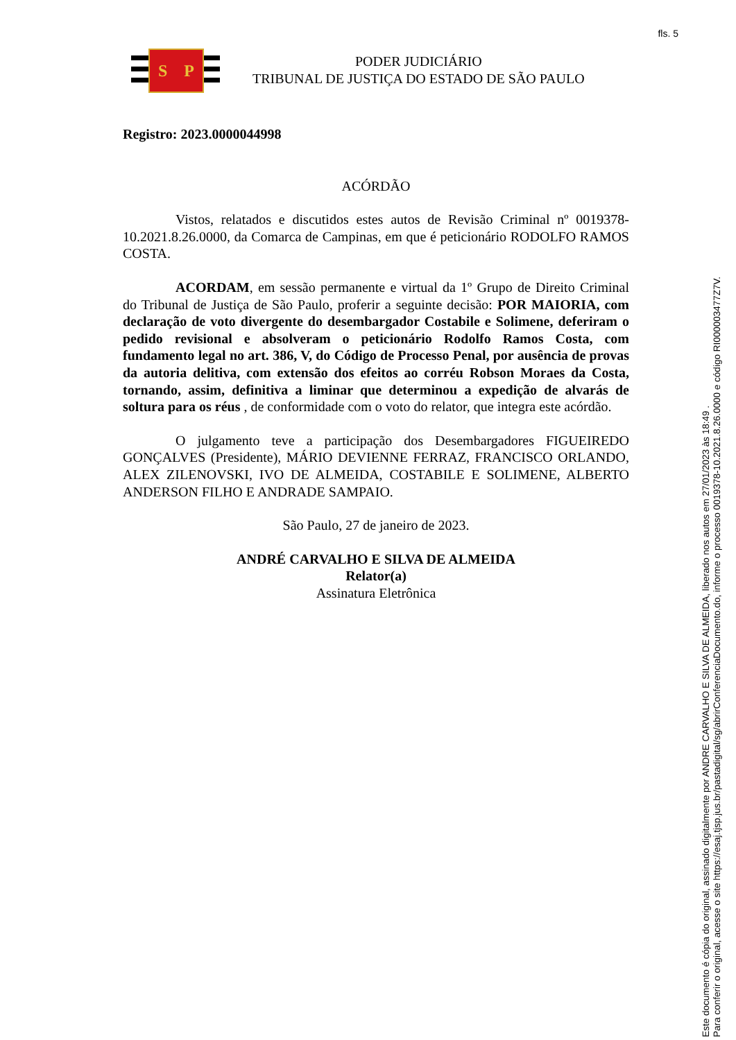fls. 5
S P
PODER JUDICIÁRIO
TRIBUNAL DE JUSTIÇA DO ESTADO DE SÃO PAULO
Registro: 2023.0000044998
ACÓRDÃO
Vistos, relatados e discutidos estes autos de Revisão Criminal nº 0019378-10.2021.8.26.0000, da Comarca de Campinas, em que é peticionário RODOLFO RAMOS COSTA.
ACORDAM, em sessão permanente e virtual da 1º Grupo de Direito Criminal do Tribunal de Justiça de São Paulo, proferir a seguinte decisão: POR MAIORIA, com declaração de voto divergente do desembargador Costabile e Solimene, deferiram o pedido revisional e absolveram o peticionário Rodolfo Ramos Costa, com fundamento legal no art. 386, V, do Código de Processo Penal, por ausência de provas da autoria delitiva, com extensão dos efeitos ao corréu Robson Moraes da Costa, tornando, assim, definitiva a liminar que determinou a expedição de alvarás de soltura para os réus , de conformidade com o voto do relator, que integra este acórdão.
O julgamento teve a participação dos Desembargadores FIGUEIREDO GONÇALVES (Presidente), MÁRIO DEVIENNE FERRAZ, FRANCISCO ORLANDO, ALEX ZILENOVSKI, IVO DE ALMEIDA, COSTABILE E SOLIMENE, ALBERTO ANDERSON FILHO E ANDRADE SAMPAIO.
São Paulo, 27 de janeiro de 2023.
ANDRÉ CARVALHO E SILVA DE ALMEIDA
Relator(a)
Assinatura Eletrônica
Este documento é cópia do original, assinado digitalmente por ANDRE CARVALHO E SILVA DE ALMEIDA, liberado nos autos em 27/01/2023 às 18:49 .
Para conferir o original, acesse o site https://esaj.tjsp.jus.br/pastadigital/sg/abrirConferenciaDocumento.do, informe o processo 0019378-10.2021.8.26.0000 e código RI000003477Z7V.